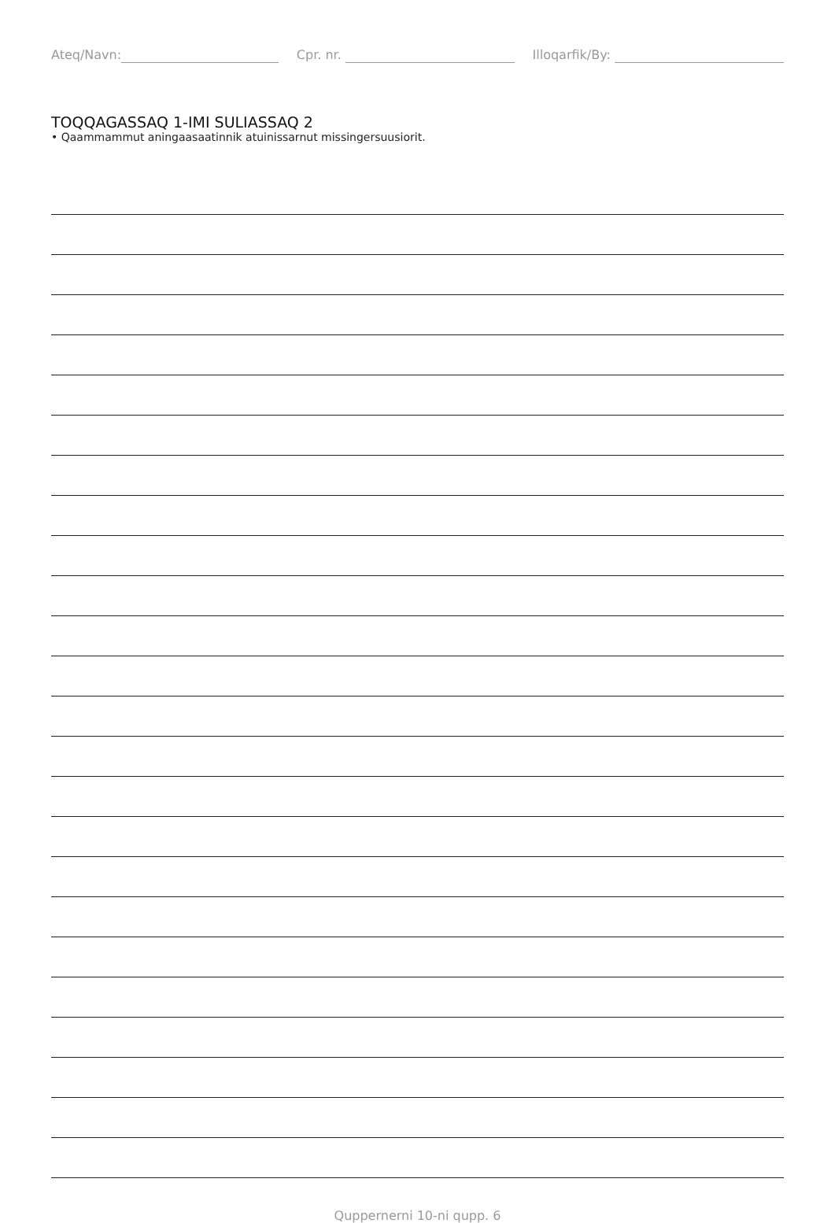Ateq/Navn: Cpr. nr. Illoqarfik/By:
TOQQAGASSAQ 1-IMI SULIASSAQ 2
• Qaammammut aningaasaatinnik atuinissarnut missingersuusiorit.
Quppernerni 10-ni qupp. 6